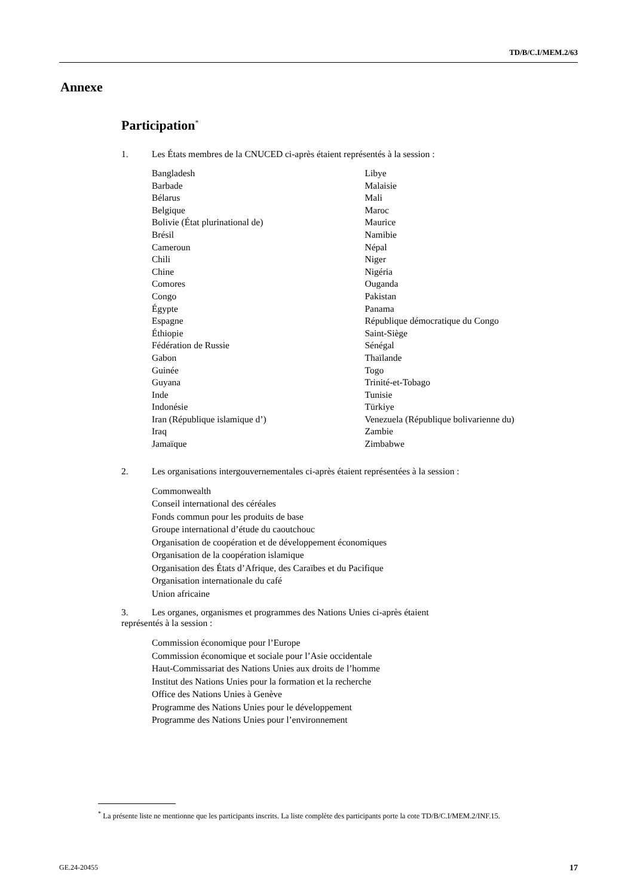TD/B/C.I/MEM.2/63
Annexe
Participation<sup>*</sup>
1. Les États membres de la CNUCED ci-après étaient représentés à la session :
Bangladesh
Barbade
Bélarus
Belgique
Bolivie (État plurinational de)
Brésil
Cameroun
Chili
Chine
Comores
Congo
Égypte
Espagne
Éthiopie
Fédération de Russie
Gabon
Guinée
Guyana
Inde
Indonésie
Iran (République islamique d’)
Iraq
Jamaïque
Libye
Malaisie
Mali
Maroc
Maurice
Namibie
Népal
Niger
Nigéria
Ouganda
Pakistan
Panama
République démocratique du Congo
Saint-Siège
Sénégal
Thaïlande
Togo
Trinité-et-Tobago
Tunisie
Türkiye
Venezuela (République bolivarienne du)
Zambie
Zimbabwe
2. Les organisations intergouvernementales ci-après étaient représentées à la session :
Commonwealth
Conseil international des céréales
Fonds commun pour les produits de base
Groupe international d’étude du caoutchouc
Organisation de coopération et de développement économiques
Organisation de la coopération islamique
Organisation des États d’Afrique, des Caraïbes et du Pacifique
Organisation internationale du café
Union africaine
3. Les organes, organismes et programmes des Nations Unies ci-après étaient représentés à la session :
Commission économique pour l’Europe
Commission économique et sociale pour l’Asie occidentale
Haut-Commissariat des Nations Unies aux droits de l’homme
Institut des Nations Unies pour la formation et la recherche
Office des Nations Unies à Genève
Programme des Nations Unies pour le développement
Programme des Nations Unies pour l’environnement
<sup>*</sup> La présente liste ne mentionne que les participants inscrits. La liste complète des participants porte la cote TD/B/C.I/MEM.2/INF.15.
GE.24-20455 17